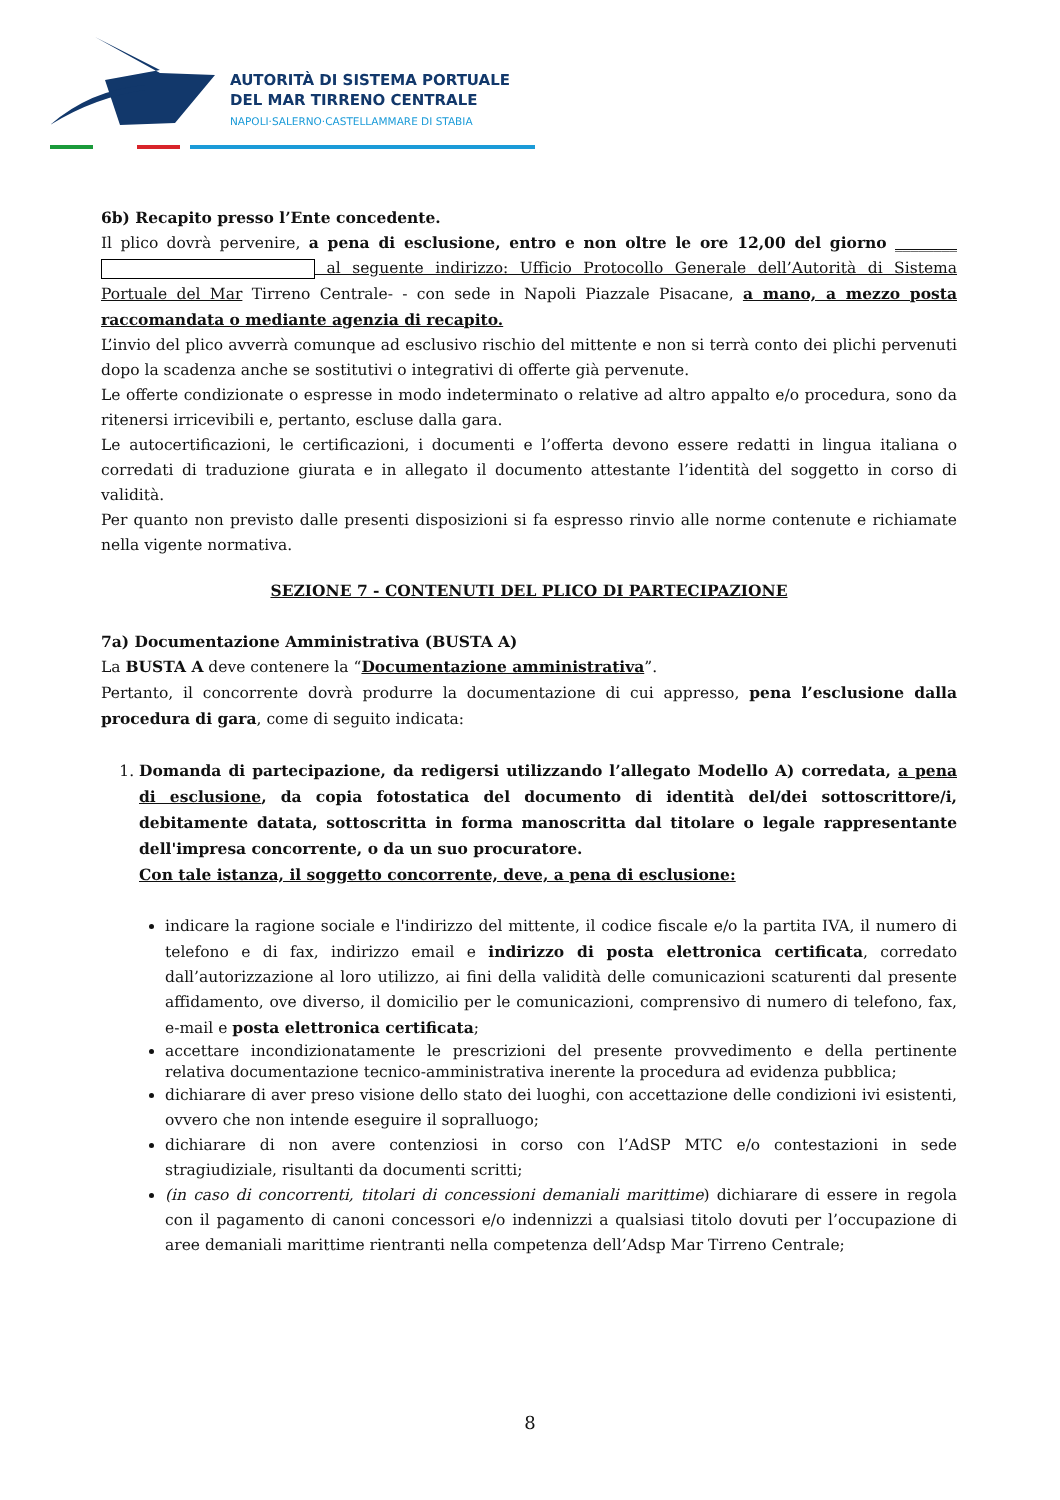AUTORITÀ DI SISTEMA PORTUALE
DEL MAR TIRRENO CENTRALE
NAPOLI·SALERNO·CASTELLAMMARE DI STABIA
6b) Recapito presso l’Ente concedente.
Il plico dovrà pervenire, a pena di esclusione, entro e non oltre le ore 12,00 del giorno ________ al seguente indirizzo: Ufficio Protocollo Generale dell’Autorità di Sistema Portuale del Mar Tirreno Centrale- - con sede in Napoli Piazzale Pisacane, a mano, a mezzo posta raccomandata o mediante agenzia di recapito.
L’invio del plico avverrà comunque ad esclusivo rischio del mittente e non si terrà conto dei plichi pervenuti dopo la scadenza anche se sostitutivi o integrativi di offerte già pervenute.
Le offerte condizionate o espresse in modo indeterminato o relative ad altro appalto e/o procedura, sono da ritenersi irricevibili e, pertanto, escluse dalla gara.
Le autocertificazioni, le certificazioni, i documenti e l’offerta devono essere redatti in lingua italiana o corredati di traduzione giurata e in allegato il documento attestante l’identità del soggetto in corso di validità.
Per quanto non previsto dalle presenti disposizioni si fa espresso rinvio alle norme contenute e richiamate nella vigente normativa.
SEZIONE 7 - CONTENUTI DEL PLICO DI PARTECIPAZIONE
7a) Documentazione Amministrativa (BUSTA A)
La BUSTA A deve contenere la “Documentazione amministrativa”.
Pertanto, il concorrente dovrà produrre la documentazione di cui appresso, pena l’esclusione dalla procedura di gara, come di seguito indicata:
1. Domanda di partecipazione, da redigersi utilizzando l’allegato Modello A) corredata, a pena di esclusione, da copia fotostatica del documento di identità del/dei sottoscrittore/i, debitamente datata, sottoscritta in forma manoscritta dal titolare o legale rappresentante dell'impresa concorrente, o da un suo procuratore.
Con tale istanza, il soggetto concorrente, deve, a pena di esclusione:
indicare la ragione sociale e l'indirizzo del mittente, il codice fiscale e/o la partita IVA, il numero di telefono e di fax, indirizzo email e indirizzo di posta elettronica certificata, corredato dall’autorizzazione al loro utilizzo, ai fini della validità delle comunicazioni scaturenti dal presente affidamento, ove diverso, il domicilio per le comunicazioni, comprensivo di numero di telefono, fax, e-mail e posta elettronica certificata;
accettare incondizionatamente le prescrizioni del presente provvedimento e della pertinente relativa documentazione tecnico-amministrativa inerente la procedura ad evidenza pubblica;
dichiarare di aver preso visione dello stato dei luoghi, con accettazione delle condizioni ivi esistenti, ovvero che non intende eseguire il sopralluogo;
dichiarare di non avere contenziosi in corso con l’AdSP MTC e/o contestazioni in sede stragiudiziale, risultanti da documenti scritti;
(in caso di concorrenti, titolari di concessioni demaniali marittime) dichiarare di essere in regola con il pagamento di canoni concessori e/o indennizzi a qualsiasi titolo dovuti per l’occupazione di aree demaniali marittime rientranti nella competenza dell’Adsp Mar Tirreno Centrale;
8